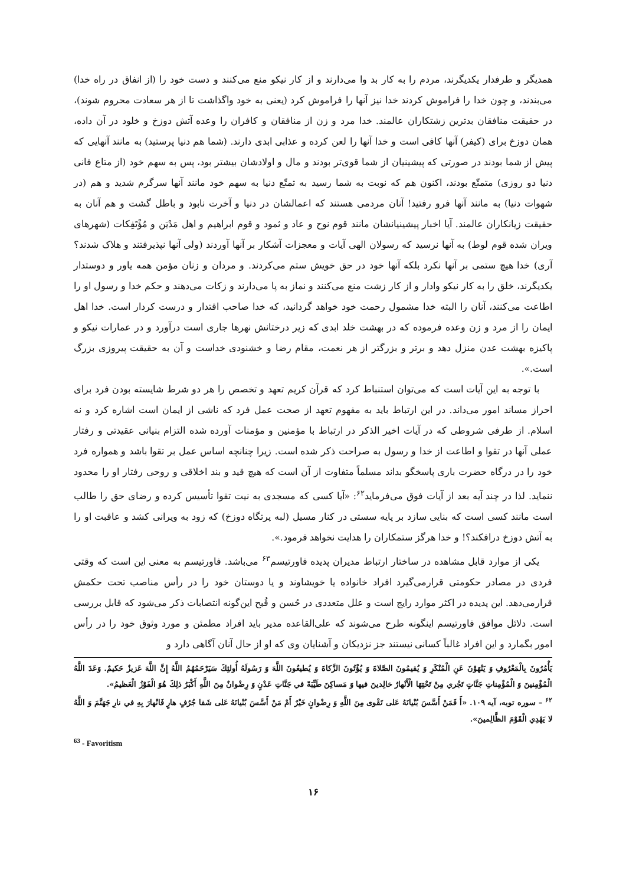همدیگر و طرفدار یکدیگرند، مردم را به کار بد وا می‌دارند و از کار نیکو منع می‌کنند و دست خود را (از انفاق در راه خدا) می‌بندند، و چون خدا را فراموش کردند خدا نیز آنها را فراموش کرد (یعنی به خود واگذاشت تا از هر سعادت محروم شوند)، در حقیقت منافقان بدترین زشتکاران عالمند. خدا مرد و زن از منافقان و کافران را وعده آتش دوزخ و خلود در آن داده، همان دوزخ برای (کیفر) آنها کافی است و خدا آنها را لعن کرده و عذابی ابدی دارند. (شما هم دنیا پرستید) به مانند آنهایی که پیش از شما بودند در صورتی که پیشینیان از شما قوی‌تر بودند و مال و اولادشان بیشتر بود، پس به سهم خود (از متاع فانی دنیا دو روزی) متمتّع بودند، اکنون هم که نوبت به شما رسید به تمتّع دنیا به سهم خود مانند آنها سرگرم شدید و هم (در شهوات دنیا) به مانند آنها فرو رفتید! آنان مردمی هستند که اعمالشان در دنیا و آخرت نابود و باطل گشت و هم آنان به حقیقت زیانکاران عالمند. آیا اخبار پیشینیانشان مانند قوم نوح و عاد و ثمود و قوم ابراهیم و اهل مَدْیَن و مُؤْتَفِکات (شهرهای ویران شده قوم لوط) به آنها نرسید که رسولان الهی آیات و معجزات آشکار بر آنها آوردند (ولی آنها نپذیرفتند و هلاک شدند؟ آری) خدا هیچ ستمی بر آنها نکرد بلکه آنها خود در حق خویش ستم می‌کردند. و مردان و زنان مؤمن همه یاور و دوستدار یکدیگرند، خلق را به کار نیکو وادار و از کار زشت منع می‌کنند و نماز به پا می‌دارند و زکات می‌دهند و حکم خدا و رسول او را اطاعت می‌کنند، آنان را البته خدا مشمول رحمت خود خواهد گردانید، که خدا صاحب اقتدار و درست کردار است. خدا اهل ایمان را از مرد و زن وعده فرموده که در بهشت خلد ابدی که زیر درختانش نهرها جاری است درآورد و در عمارات نیکو و پاکیزه بهشت عدن منزل دهد و برتر و بزرگتر از هر نعمت، مقام رضا و خشنودی خداست و آن به حقیقت پیروزی بزرگ است.».
با توجه به این آیات است که می‌توان استنباط کرد که قرآن کریم تعهد و تخصص را هر دو شرط شایسته بودن فرد برای احراز مساند امور می‌داند. در این ارتباط باید به مفهوم تعهد از صحت عمل فرد که ناشی از ایمان است اشاره کرد و نه اسلام. از طرفی شروطی که در آیات اخیر الذکر در ارتباط با مؤمنین و مؤمنات آورده شده التزام بنیانی عقیدتی و رفتار عملی آنها در تقوا و اطاعت از خدا و رسول به صراحت ذکر شده است. زیرا چنانچه اساس عمل بر تقوا باشد و همواره فرد خود را در درگاه حضرت باری پاسخگو بداند مسلماً متفاوت از آن است که هیچ قید و بند اخلاقی و روحی رفتار او را محدود ننماید. لذا در چند آیه بعد از آیات فوق می‌فرماید<sup>۶۲</sup>: «آیا کسی که مسجدی به نیت تقوا تأسیس کرده و رضای حق را طالب است مانند کسی است که بنایی سازد بر پایه سستی در کنار مسیل (لبه پرتگاه دوزخ) که زود به ویرانی کشد و عاقبت او را به آتش دوزخ درافکند؟! و خدا هرگز ستمکاران را هدایت نخواهد فرمود.».
یکی از موارد قابل مشاهده در ساختار ارتباط مدیران پدیده فاورتیسم<sup>۶۳</sup> می‌باشد. فاورتیسم به معنی این است که وقتی فردی در مصادر حکومتی قرارمی‌گیرد افراد خانواده یا خویشاوند و یا دوستان خود را در رأس مناصب تحت حکمش قرارمی‌دهد. این پدیده در اکثر موارد رایج است و علل متعددی در حُسن و قُبح این‌گونه انتصابات ذکر می‌شود که قابل بررسی است. دلائل موافق فاورتیسم اینگونه طرح می‌شوند که علی‌القاعده مدیر باید افراد مطمئن و مورد وثوق خود را در رأس امور بگمارد و این افراد غالباً کسانی نیستند جز نزدیکان و آشنایان وی که او از حال آنان آگاهی دارد و
يَأْمُرُونَ بِالْمَعْرُوفِ وَ يَنْهَوْنَ عَنِ الْمُنْكَرِ وَ يُقيمُونَ الصَّلاةَ وَ يُؤْتُونَ الزَّكاةَ وَ يُطيعُونَ اللَّهَ وَ رَسُولَهُ أُولئِكَ سَيَرْحَمُهُمُ اللَّهُ إِنَّ اللَّهَ عَزيزٌ حَكيمٌ. وَعَدَ اللَّهُ الْمُؤْمِنينَ وَ الْمُؤْمِناتِ جَنَّاتٍ تَجْري مِنْ تَحْتِهَا الْأَنْهارُ خالِدينَ فيها وَ مَساكِنَ طَيِّبَةً في جَنَّاتِ عَدْنٍ وَ رِضْوانٌ مِنَ اللَّهِ أَكْبَرُ ذلِكَ هُوَ الْفَوْزُ الْعَظيمُ».
<sup>۶۲</sup> – سوره توبه، آیه ۱۰۹. «أَ فَمَنْ أَسَّسَ بُنْيانَهُ عَلى تَقْوى مِنَ اللَّهِ وَ رِضْوانٍ خَيْرٌ أَمْ مَنْ أَسَّسَ بُنْيانَهُ عَلى شَفا جُرُفٍ هارٍ فَانْهارَ بِهِ في نارِ جَهَنَّمَ وَ اللَّهُ لا يَهْدِي الْقَوْمَ الظَّالِمينَ».
<sup>63</sup> - Favoritism
۱۶